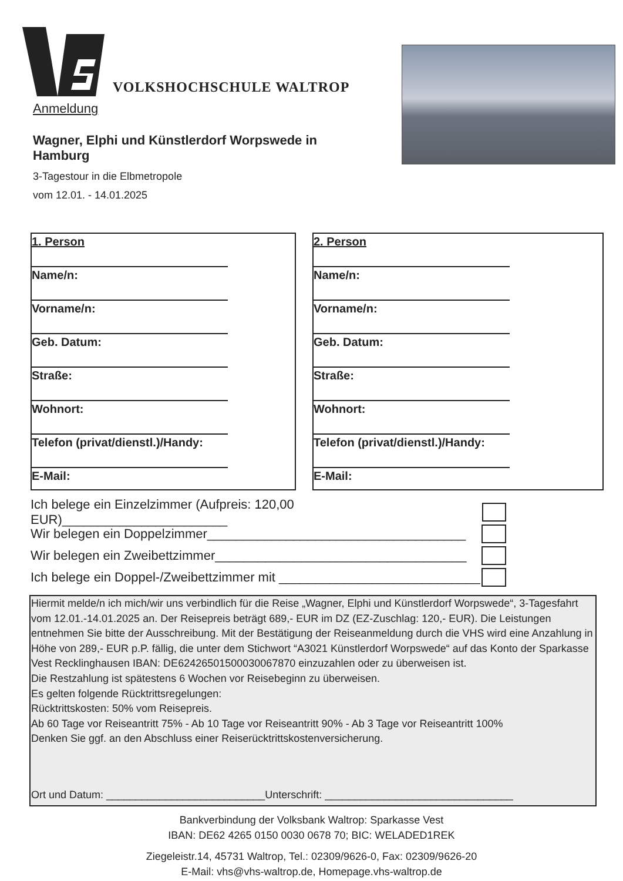VOLKSHOCHSCHULE WALTROP
Anmeldung
Wagner, Elphi und Künstlerdorf Worpswede in Hamburg
3-Tagestour in die Elbmetropole
vom 12.01. - 14.01.2025
1. Person
Name/n:
Vorname/n:
Geb. Datum:
Straße:
Wohnort:
Telefon (privat/dienstl.)/Handy:
E-Mail:
2. Person
Name/n:
Vorname/n:
Geb. Datum:
Straße:
Wohnort:
Telefon (privat/dienstl.)/Handy:
E-Mail:
Ich belege ein Einzelzimmer (Aufpreis: 120,00 EUR)_______________________
Wir belegen ein Doppelzimmer____________________________________
Wir belegen ein Zweibettzimmer___________________________________
Ich belege ein Doppel-/Zweibettzimmer mit ____________________________
Hiermit melde/n ich mich/wir uns verbindlich für die Reise „Wagner, Elphi und Künstlerdorf Worpswede“, 3-Tagesfahrt vom 12.01.-14.01.2025 an. Der Reisepreis beträgt 689,- EUR im DZ (EZ-Zuschlag: 120,- EUR). Die Leistungen entnehmen Sie bitte der Ausschreibung. Mit der Bestätigung der Reiseanmeldung durch die VHS wird eine Anzahlung in Höhe von 289,- EUR p.P. fällig, die unter dem Stichwort “A3021 Künstlerdorf Worpswede“ auf das Konto der Sparkasse Vest Recklinghausen IBAN: DE62426501500030067870 einzuzahlen oder zu überweisen ist.
Die Restzahlung ist spätestens 6 Wochen vor Reisebeginn zu überweisen.
Es gelten folgende Rücktrittsregelungen:
Rücktrittskosten: 50% vom Reisepreis.
Ab 60 Tage vor Reiseantritt 75% - Ab 10 Tage vor Reiseantritt 90% - Ab 3 Tage vor Reiseantritt 100%
Denken Sie ggf. an den Abschluss einer Reiserücktrittskostenversicherung.
Ort und Datum: ___________________________Unterschrift: ________________________________
Bankverbindung der Volksbank Waltrop: Sparkasse Vest
IBAN: DE62 4265 0150 0030 0678 70; BIC: WELADED1REK
Ziegeleistr.14, 45731 Waltrop, Tel.: 02309/9626-0, Fax: 02309/9626-20
E-Mail: vhs@vhs-waltrop.de, Homepage.vhs-waltrop.de